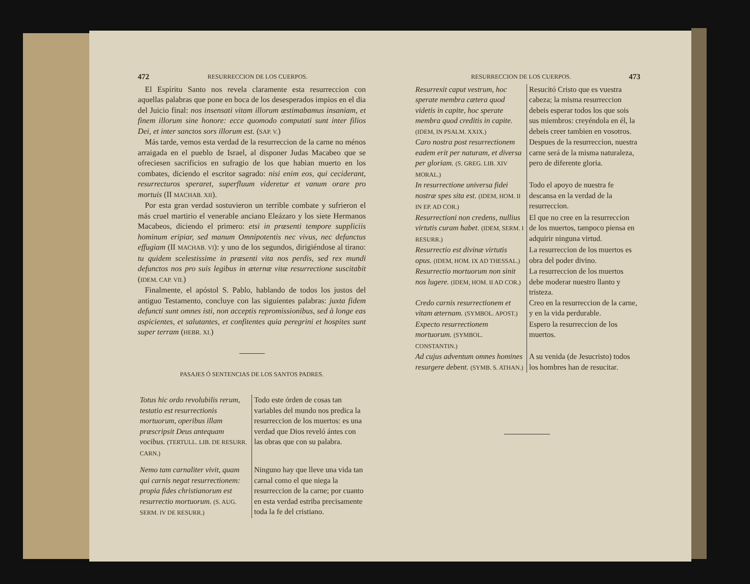472 RESURRECCION DE LOS CUERPOS.
El Espíritu Santo nos revela claramente esta resurreccion con aquellas palabras que pone en boca de los desesperados impios en el dia del Juicio final: nos insensati vitam illorum æstimabamus insaniam, et finem illorum sine honore: ecce quomodo computati sunt inter filios Dei, et inter sanctos sors illorum est. (SAP. V.)
Más tarde, vemos esta verdad de la resurreccion de la carne no ménos arraigada en el pueblo de Israel, al disponer Judas Macabeo que se ofreciesen sacrificios en sufragio de los que habian muerto en los combates, diciendo el escritor sagrado: nisi enim eos, qui ceciderant, resurrecturos speraret, superfluum videretur et vanum orare pro mortuis (II MACHAB. XII).
Por esta gran verdad sostuvieron un terrible combate y sufrieron el más cruel martirio el venerable anciano Eleázaro y los siete Hermanos Macabeos, diciendo el primero: etsi in præsenti tempore suppliciis hominum eripiar, sed manum Omnipotentis nec vivus, nec defunctus effugiam (II MACHAB. VI): y uno de los segundos, dirigiéndose al tirano: tu quidem scelestissime in præsenti vita nos perdis, sed rex mundi defunctos nos pro suis legibus in æternæ vitæ resurrectione suscitabit (IDEM. CAP. VII.)
Finalmente, el apóstol S. Pablo, hablando de todos los justos del antiguo Testamento, concluye con las siguientes palabras: juxta fidem defuncti sunt omnes isti, non acceptis repromissionibus, sed à longe eas aspicientes, et salutantes, et confitentes quia peregrini et hospites sunt super terram (HEBR. XI.)
PASAJES Ó SENTENCIAS DE LOS SANTOS PADRES.
| Totus hic ordo revolubilis rerum, testatio est resurrectionis mortuorum, operibus illam præscripsit Deus antequam vocibus. (TERTULL. LIB. DE RESURR. CARN.) | Todo este órden de cosas tan variables del mundo nos predica la resurreccion de los muertos: es una verdad que Dios reveló ántes con las obras que con su palabra. |
| Nemo tam carnaliter vivit, quam qui carnis negat resurrectionem: propia fides christianorum est resurrectio mortuorum. (S. AUG. SERM. IV DE RESURR.) | Ninguno hay que lleve una vida tan carnal como el que niega la resurreccion de la carne; por cuanto en esta verdad estriba precisamente toda la fe del cristiano. |
RESURRECCION DE LOS CUERPOS. 473
| Resurrexit caput vestrum, hoc sperate membra cætera quod videtis in capite, hoc sperate membra quod creditis in capite. (IDEM, IN PSALM. XXIX.) | Resucitó Cristo que es vuestra cabeza; la misma resurreccion debeis esperar todos los que sois sus miembros: creyéndola en él, la debeis creer tambien en vosotros. |
| Caro nostra post resurrectionem eadem erit per naturam, et diversa per gloriam. (S. GREG. LIB. XIV MORAL.) | Despues de la resurreccion, nuestra carne será de la misma naturaleza, pero de diferente gloria. |
| In resurrectione universa fidei nostræ spes sita est. (IDEM, HOM. II IN EP. AD COR.) | Todo el apoyo de nuestra fe descansa en la verdad de la resurreccion. |
| Resurrectioni non credens, nullius virtutis curam habet. (IDEM, SERM. I RESURR.) | El que no cree en la resurreccion de los muertos, tampoco piensa en adquirir ninguna virtud. |
| Resurrectio est divinæ virtutis opus. (IDEM, HOM. IX AD THESSAL.) | La resurreccion de los muertos es obra del poder divino. |
| Resurrectio mortuorum non sinit nos lugere. (IDEM, HOM. II AD COR.) | La resurreccion de los muertos debe moderar nuestro llanto y tristeza. |
| Credo carnis resurrectionem et vitam æternam. (SYMBOL. APOST.) | Creo en la resurreccion de la carne, y en la vida perdurable. |
| Expecto resurrectionem mortuorum. (SYMBOL. CONSTANTIN.) | Espero la resurreccion de los muertos. |
| Ad cujus adventum omnes homines resurgere debent. (SYMB. S. ATHAN.) | A su venida (de Jesucristo) todos los hombres han de resucitar. |